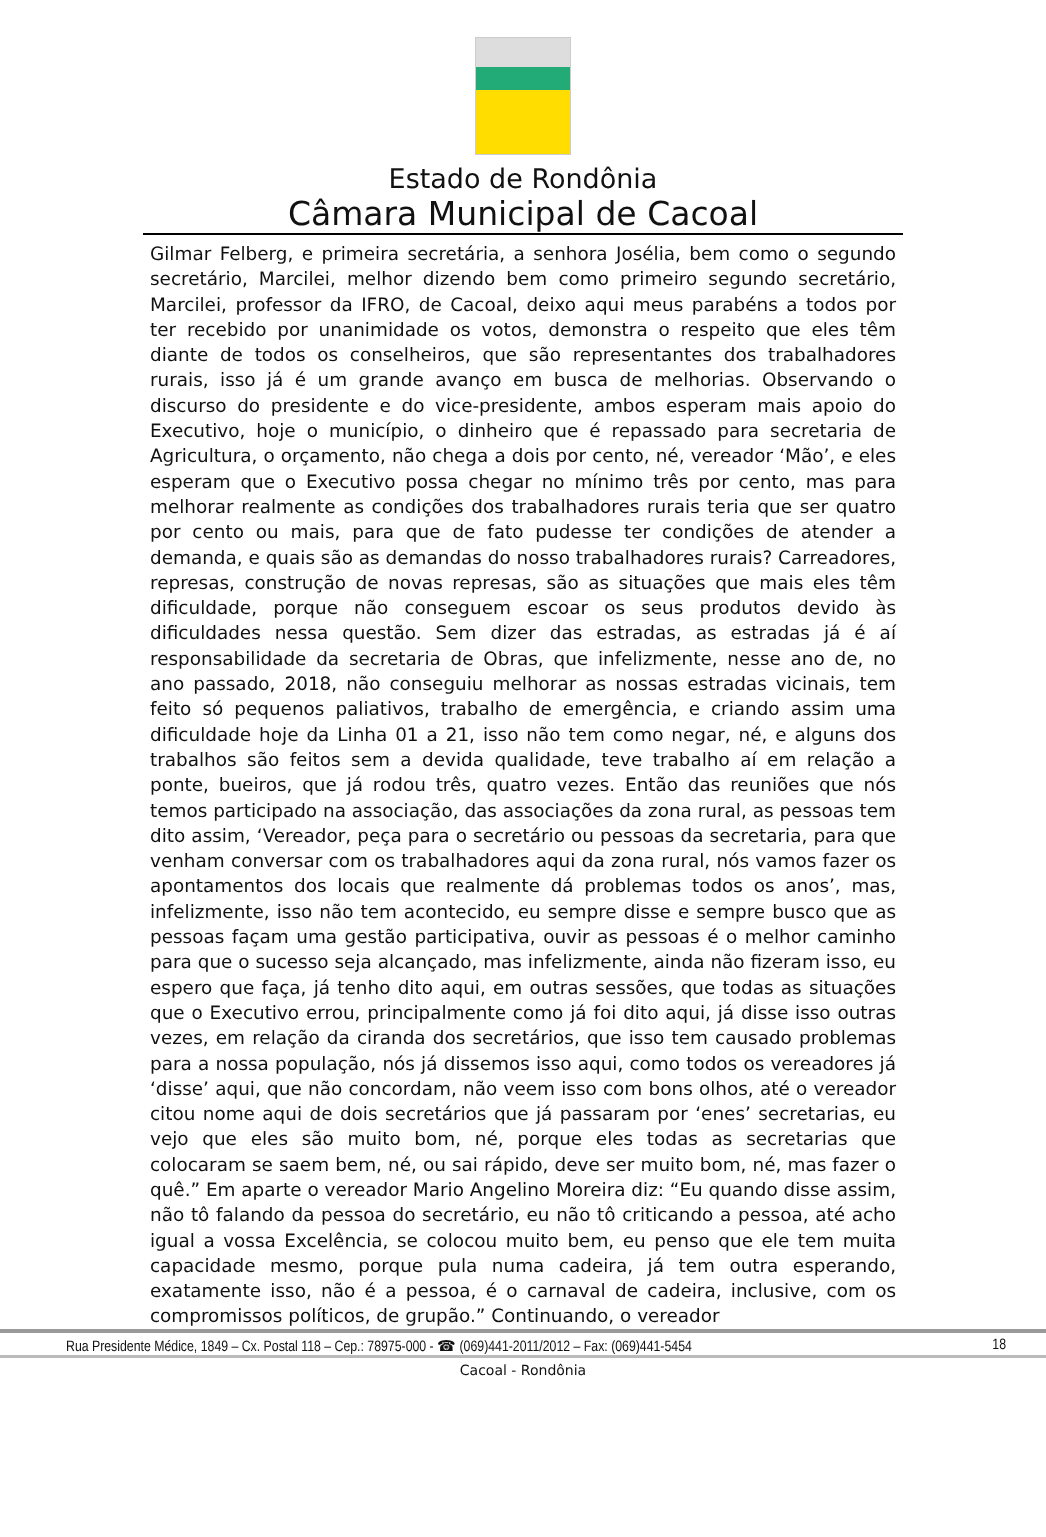Estado de Rondônia
Câmara Municipal de Cacoal
Gilmar Felberg, e primeira secretária, a senhora Josélia, bem como o segundo secretário, Marcilei, melhor dizendo bem como primeiro segundo secretário, Marcilei, professor da IFRO, de Cacoal, deixo aqui meus parabéns a todos por ter recebido por unanimidade os votos, demonstra o respeito que eles têm diante de todos os conselheiros, que são representantes dos trabalhadores rurais, isso já é um grande avanço em busca de melhorias. Observando o discurso do presidente e do vice-presidente, ambos esperam mais apoio do Executivo, hoje o município, o dinheiro que é repassado para secretaria de Agricultura, o orçamento, não chega a dois por cento, né, vereador ‘Mão’, e eles esperam que o Executivo possa chegar no mínimo três por cento, mas para melhorar realmente as condições dos trabalhadores rurais teria que ser quatro por cento ou mais, para que de fato pudesse ter condições de atender a demanda, e quais são as demandas do nosso trabalhadores rurais? Carreadores, represas, construção de novas represas, são as situações que mais eles têm dificuldade, porque não conseguem escoar os seus produtos devido às dificuldades nessa questão. Sem dizer das estradas, as estradas já é aí responsabilidade da secretaria de Obras, que infelizmente, nesse ano de, no ano passado, 2018, não conseguiu melhorar as nossas estradas vicinais, tem feito só pequenos paliativos, trabalho de emergência, e criando assim uma dificuldade hoje da Linha 01 a 21, isso não tem como negar, né, e alguns dos trabalhos são feitos sem a devida qualidade, teve trabalho aí em relação a ponte, bueiros, que já rodou três, quatro vezes. Então das reuniões que nós temos participado na associação, das associações da zona rural, as pessoas tem dito assim, ‘Vereador, peça para o secretário ou pessoas da secretaria, para que venham conversar com os trabalhadores aqui da zona rural, nós vamos fazer os apontamentos dos locais que realmente dá problemas todos os anos’, mas, infelizmente, isso não tem acontecido, eu sempre disse e sempre busco que as pessoas façam uma gestão participativa, ouvir as pessoas é o melhor caminho para que o sucesso seja alcançado, mas infelizmente, ainda não fizeram isso, eu espero que faça, já tenho dito aqui, em outras sessões, que todas as situações que o Executivo errou, principalmente como já foi dito aqui, já disse isso outras vezes, em relação da ciranda dos secretários, que isso tem causado problemas para a nossa população, nós já dissemos isso aqui, como todos os vereadores já ‘disse’ aqui, que não concordam, não veem isso com bons olhos, até o vereador citou nome aqui de dois secretários que já passaram por ‘enes’ secretarias, eu vejo que eles são muito bom, né, porque eles todas as secretarias que colocaram se saem bem, né, ou sai rápido, deve ser muito bom, né, mas fazer o quê.” Em aparte o vereador Mario Angelino Moreira diz: “Eu quando disse assim, não tô falando da pessoa do secretário, eu não tô criticando a pessoa, até acho igual a vossa Excelência, se colocou muito bem, eu penso que ele tem muita capacidade mesmo, porque pula numa cadeira, já tem outra esperando, exatamente isso, não é a pessoa, é o carnaval de cadeira, inclusive, com os compromissos políticos, de grupão.” Continuando, o vereador
Rua Presidente Médice, 1849 – Cx. Postal 118 – Cep.: 78975-000 - ☎ (069)441-2011/2012 – Fax: (069)441-5454 18
Cacoal - Rondônia